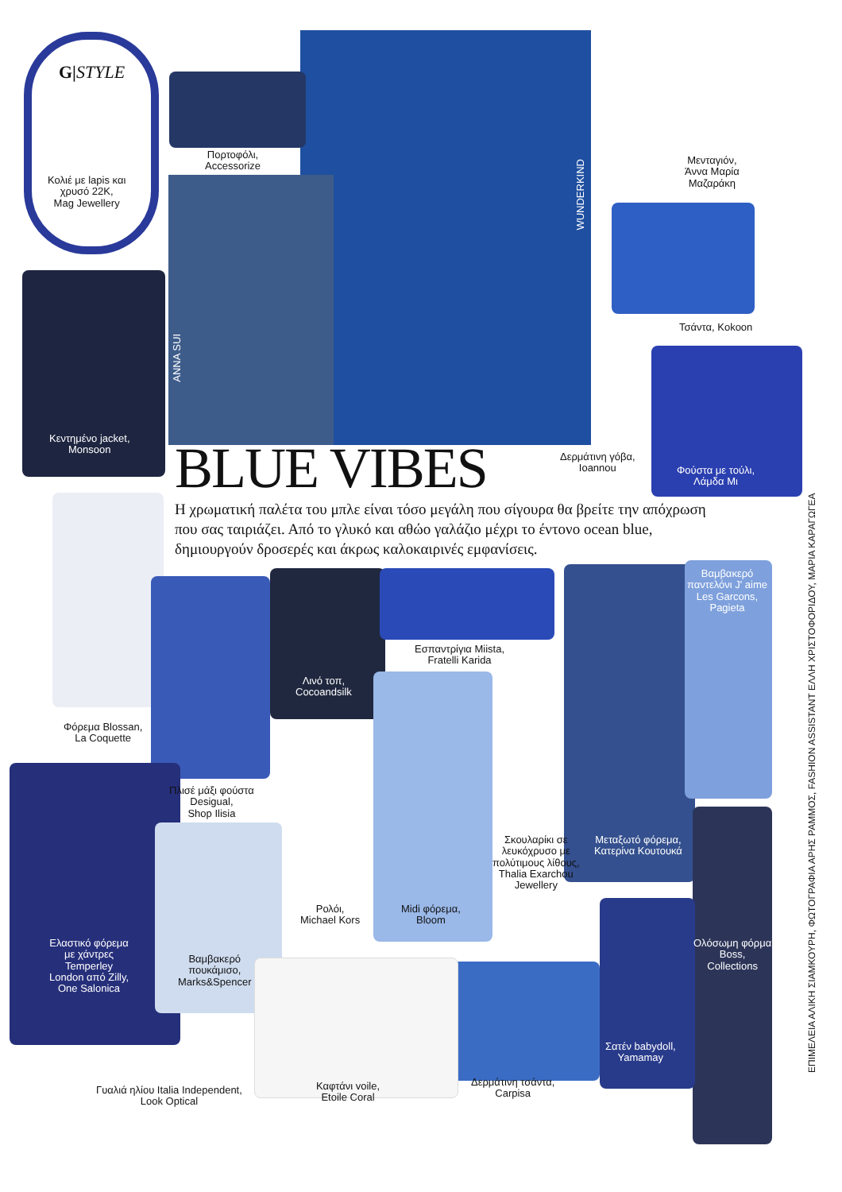G|STYLE
Πορτοφόλι,
Accessorize
Κολιέ με lapis και
χρυσό 22K,
Mag Jewellery
Μενταγιόν,
Άννα Μαρία
Μαζαράκη
WUNDERKIND
ANNA SUI
Τσάντα, Kokoon
Κεντημένο jacket,
Monsoon
Δερμάτινη γόβα,
Ioannou
Φούστα με τούλι,
Λάμδα Μι
BLUE VIBES
Η χρωματική παλέτα του μπλε είναι τόσο μεγάλη που σίγουρα θα βρείτε την απόχρωση που σας ταιριάζει. Από το γλυκό και αθώο γαλάζιο μέχρι το έντονο ocean blue, δημιουργούν δροσερές και άκρως καλοκαιρινές εμφανίσεις.
Βαμβακερό
παντελόνι J' aime
Les Garcons,
Pagieta
Εσπαντρίγια Miista,
Fratelli Karida
Λινό τοπ,
Cocoandsilk
Φόρεμα Blossan,
La Coquette
Πλισέ μάξι φούστα
Desigual,
Shop Ilisia
Σκουλαρίκι σε
λευκόχρυσο με
πολύτιμους λίθους,
Thalia Exarchou
Jewellery
Μεταξωτό φόρεμα,
Κατερίνα Κουτουκά
Ρολόι,
Michael Kors
Midi φόρεμα,
Bloom
Ελαστικό φόρεμα
με χάντρες
Temperley
London από Zilly,
One Salonica
Βαμβακερό
πουκάμισο,
Marks&Spencer
Ολόσωμη φόρμα
Boss,
Collections
Σατέν babydoll,
Yamamay
Γυαλιά ηλίου Italia Independent,
Look Optical
Καφτάνι voile,
Etoile Coral
Δερμάτινη τσάντα,
Carpisa
ΕΠΙΜΕΛΕΙΑ ΑΛΙΚΗ ΣΙΑΜΚΟΥΡΗ, ΦΩΤΟΓΡΑΦΙΑ ΑΡΗΣ ΡΑΜΜΟΣ, FASHION ASSISTANT ΕΛΛΗ ΧΡΙΣΤΟΦΟΡΙΔΟΥ, ΜΑΡΙΑ ΚΑΡΑΓΩΓΕΑ